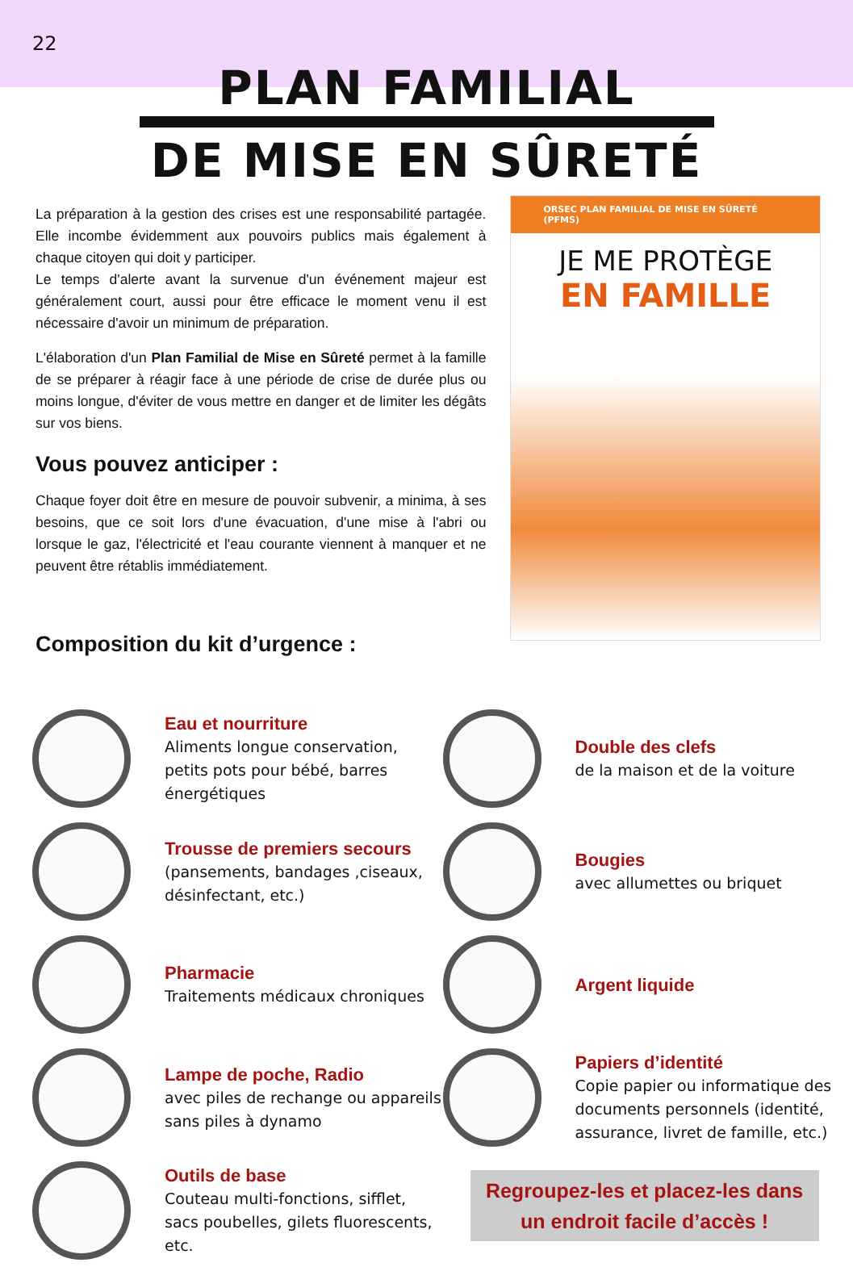22
PLAN FAMILIAL
DE MISE EN SÛRETÉ
La préparation à la gestion des crises est une responsabilité partagée. Elle incombe évidemment aux pouvoirs publics mais également à chaque citoyen qui doit y participer.
Le temps d'alerte avant la survenue d'un événement majeur est généralement court, aussi pour être efficace le moment venu il est nécessaire d'avoir un minimum de préparation.
L'élaboration d'un Plan Familial de Mise en Sûreté permet à la famille de se préparer à réagir face à une période de crise de durée plus ou moins longue, d'éviter de vous mettre en danger et de limiter les dégâts sur vos biens.
Vous pouvez anticiper :
Chaque foyer doit être en mesure de pouvoir subvenir, a minima, à ses besoins, que ce soit lors d'une évacuation, d'une mise à l'abri ou lorsque le gaz, l'électricité et l'eau courante viennent à manquer et ne peuvent être rétablis immédiatement.
Composition du kit d’urgence :
ORSEC PLAN FAMILIAL DE MISE EN SÛRETÉ (PFMS)
JE ME PROTÈGE
EN FAMILLE
Eau et nourriture
Aliments longue conservation, petits pots pour bébé, barres énergétiques
Trousse de premiers secours
(pansements, bandages ,ciseaux, désinfectant, etc.)
Pharmacie
Traitements médicaux chroniques
Lampe de poche, Radio
avec piles de rechange ou appareils sans piles à dynamo
Outils de base
Couteau multi-fonctions, sifflet, sacs poubelles, gilets fluorescents, etc.
Double des clefs
de la maison et de la voiture
Bougies
avec allumettes ou briquet
Argent liquide
Papiers d’identité
Copie papier ou informatique des documents personnels (identité, assurance, livret de famille, etc.)
Regroupez-les et placez-les dans un endroit facile d’accès !